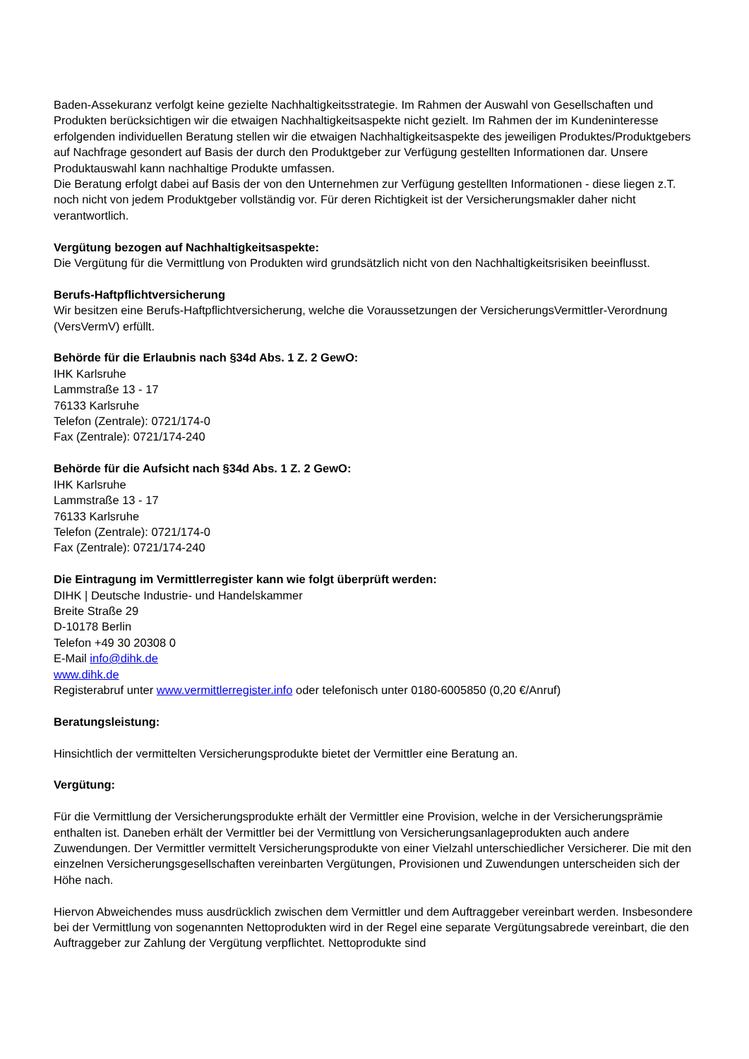Baden-Assekuranz verfolgt keine gezielte Nachhaltigkeitsstrategie. Im Rahmen der Auswahl von Gesellschaften und Produkten berücksichtigen wir die etwaigen Nachhaltigkeitsaspekte nicht gezielt. Im Rahmen der im Kundeninteresse erfolgenden individuellen Beratung stellen wir die etwaigen Nachhaltigkeitsaspekte des jeweiligen Produktes/Produktgebers auf Nachfrage gesondert auf Basis der durch den Produktgeber zur Verfügung gestellten Informationen dar. Unsere Produktauswahl kann nachhaltige Produkte umfassen.
Die Beratung erfolgt dabei auf Basis der von den Unternehmen zur Verfügung gestellten Informationen - diese liegen z.T. noch nicht von jedem Produktgeber vollständig vor. Für deren Richtigkeit ist der Versicherungsmakler daher nicht verantwortlich.
Vergütung bezogen auf Nachhaltigkeitsaspekte:
Die Vergütung für die Vermittlung von Produkten wird grundsätzlich nicht von den Nachhaltigkeitsrisiken beeinflusst.
Berufs-Haftpflichtversicherung
Wir besitzen eine Berufs-Haftpflichtversicherung, welche die Voraussetzungen der VersicherungsVermittler-Verordnung (VersVermV) erfüllt.
Behörde für die Erlaubnis nach §34d Abs. 1 Z. 2 GewO:
IHK Karlsruhe
Lammstraße 13 - 17
76133 Karlsruhe
Telefon (Zentrale): 0721/174-0
Fax (Zentrale): 0721/174-240
Behörde für die Aufsicht nach §34d Abs. 1 Z. 2 GewO:
IHK Karlsruhe
Lammstraße 13 - 17
76133 Karlsruhe
Telefon (Zentrale): 0721/174-0
Fax (Zentrale): 0721/174-240
Die Eintragung im Vermittlerregister kann wie folgt überprüft werden:
DIHK | Deutsche Industrie- und Handelskammer
Breite Straße 29
D-10178 Berlin
Telefon +49 30 20308 0
E-Mail info@dihk.de
www.dihk.de
Registerabruf unter www.vermittlerregister.info oder telefonisch unter 0180-6005850 (0,20 €/Anruf)
Beratungsleistung:
Hinsichtlich der vermittelten Versicherungsprodukte bietet der Vermittler eine Beratung an.
Vergütung:
Für die Vermittlung der Versicherungsprodukte erhält der Vermittler eine Provision, welche in der Versicherungsprämie enthalten ist. Daneben erhält der Vermittler bei der Vermittlung von Versicherungsanlageprodukten auch andere Zuwendungen. Der Vermittler vermittelt Versicherungsprodukte von einer Vielzahl unterschiedlicher Versicherer. Die mit den einzelnen Versicherungsgesellschaften vereinbarten Vergütungen, Provisionen und Zuwendungen unterscheiden sich der Höhe nach.
Hiervon Abweichendes muss ausdrücklich zwischen dem Vermittler und dem Auftraggeber vereinbart werden. Insbesondere bei der Vermittlung von sogenannten Nettoprodukten wird in der Regel eine separate Vergütungsabrede vereinbart, die den Auftraggeber zur Zahlung der Vergütung verpflichtet. Nettoprodukte sind